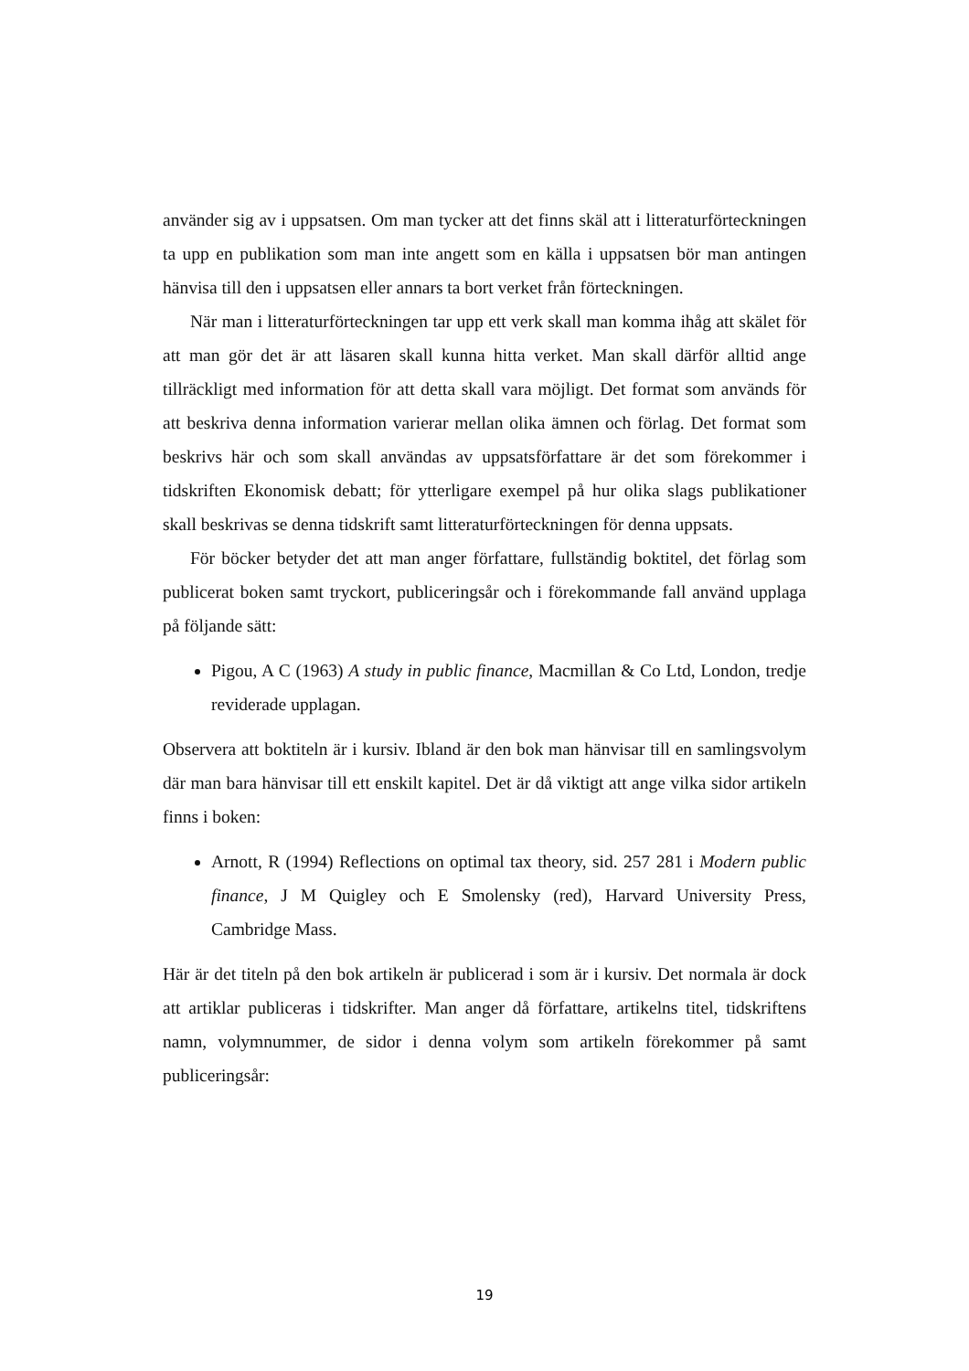använder sig av i uppsatsen. Om man tycker att det finns skäl att i litteraturförteckningen ta upp en publikation som man inte angett som en källa i uppsatsen bör man antingen hänvisa till den i uppsatsen eller annars ta bort verket från förteckningen.
När man i litteraturförteckningen tar upp ett verk skall man komma ihåg att skälet för att man gör det är att läsaren skall kunna hitta verket. Man skall därför alltid ange tillräckligt med information för att detta skall vara möjligt. Det format som används för att beskriva denna information varierar mellan olika ämnen och förlag. Det format som beskrivs här och som skall användas av uppsatsförfattare är det som förekommer i tidskriften Ekonomisk debatt; för ytterligare exempel på hur olika slags publikationer skall beskrivas se denna tidskrift samt litteraturförteckningen för denna uppsats.
För böcker betyder det att man anger författare, fullständig boktitel, det förlag som publicerat boken samt tryckort, publiceringsår och i förekommande fall använd upplaga på följande sätt:
Pigou, A C (1963) A study in public finance, Macmillan & Co Ltd, London, tredje reviderade upplagan.
Observera att boktiteln är i kursiv. Ibland är den bok man hänvisar till en samlingsvolym där man bara hänvisar till ett enskilt kapitel. Det är då viktigt att ange vilka sidor artikeln finns i boken:
Arnott, R (1994) Reflections on optimal tax theory, sid. 257 281 i Modern public finance, J M Quigley och E Smolensky (red), Harvard University Press, Cambridge Mass.
Här är det titeln på den bok artikeln är publicerad i som är i kursiv. Det normala är dock att artiklar publiceras i tidskrifter. Man anger då författare, artikelns titel, tidskriftens namn, volymnummer, de sidor i denna volym som artikeln förekommer på samt publiceringsår:
19